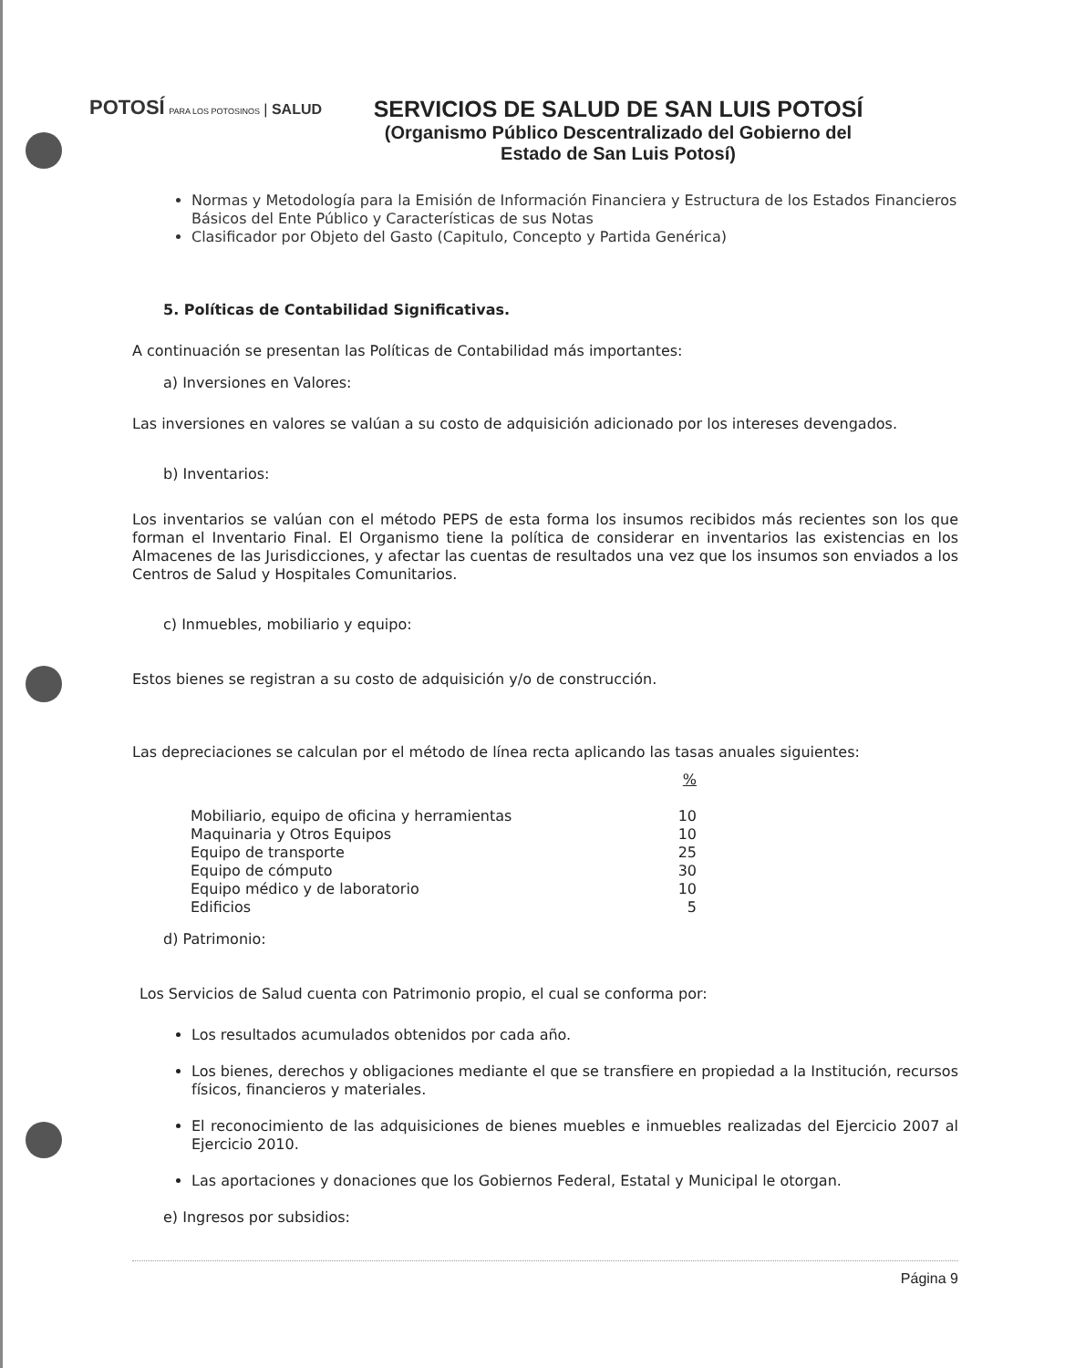POTOSÍ PARA LOS POTOSINOS | SALUD
SERVICIOS DE SALUD DE SAN LUIS POTOSÍ
(Organismo Público Descentralizado del Gobierno del
Estado de San Luis Potosí)
Normas y Metodología para la Emisión de Información Financiera y Estructura de los Estados Financieros
Básicos del Ente Público y Características de sus Notas
Clasificador por Objeto del Gasto (Capitulo, Concepto y Partida Genérica)
5. Políticas de Contabilidad Significativas.
A continuación se presentan las Políticas de Contabilidad más importantes:
a) Inversiones en Valores:
Las inversiones en valores se valúan a su costo de adquisición adicionado por los intereses devengados.
b) Inventarios:
Los inventarios se valúan con el método PEPS de esta forma los insumos recibidos más recientes son los que forman el Inventario Final. El Organismo tiene la política de considerar en inventarios las existencias en los Almacenes de las Jurisdicciones, y afectar las cuentas de resultados una vez que los insumos son enviados a los Centros de Salud y Hospitales Comunitarios.
c) Inmuebles, mobiliario y equipo:
Estos bienes se registran a su costo de adquisición y/o de construcción.
Las depreciaciones se calculan por el método de línea recta aplicando las tasas anuales siguientes:
| | % |
| Mobiliario, equipo de oficina y herramientas | 10 |
| Maquinaria y Otros Equipos | 10 |
| Equipo de transporte | 25 |
| Equipo de cómputo | 30 |
| Equipo médico y de laboratorio | 10 |
| Edificios | 5 |
d) Patrimonio:
Los Servicios de Salud cuenta con Patrimonio propio, el cual se conforma por:
Los resultados acumulados obtenidos por cada año.
Los bienes, derechos y obligaciones mediante el que se transfiere en propiedad a la Institución, recursos físicos, financieros y materiales.
El reconocimiento de las adquisiciones de bienes muebles e inmuebles realizadas del Ejercicio 2007 al Ejercicio 2010.
Las aportaciones y donaciones que los Gobiernos Federal, Estatal y Municipal le otorgan.
e) Ingresos por subsidios:
Página 9